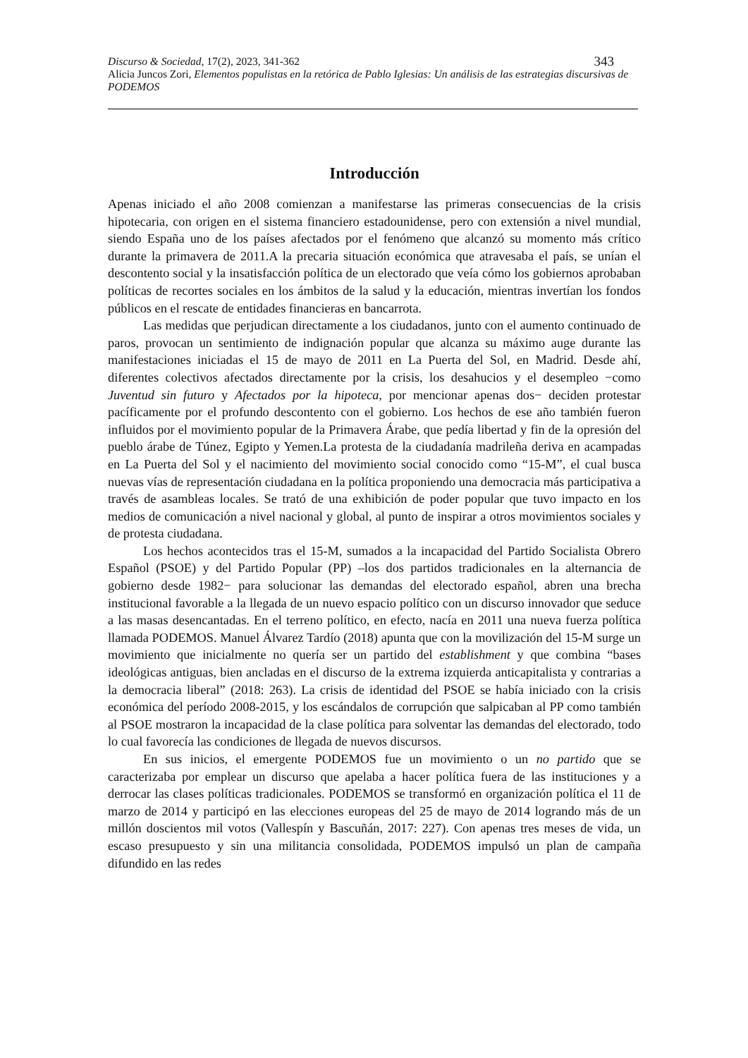Discurso & Sociedad, 17(2), 2023, 341-362 343
Alicia Juncos Zori, Elementos populistas en la retórica de Pablo Iglesias: Un análisis de las estrategias discursivas de PODEMOS
Introducción
Apenas iniciado el año 2008 comienzan a manifestarse las primeras consecuencias de la crisis hipotecaria, con origen en el sistema financiero estadounidense, pero con extensión a nivel mundial, siendo España uno de los países afectados por el fenómeno que alcanzó su momento más crítico durante la primavera de 2011.A la precaria situación económica que atravesaba el país, se unían el descontento social y la insatisfacción política de un electorado que veía cómo los gobiernos aprobaban políticas de recortes sociales en los ámbitos de la salud y la educación, mientras invertían los fondos públicos en el rescate de entidades financieras en bancarrota.
Las medidas que perjudican directamente a los ciudadanos, junto con el aumento continuado de paros, provocan un sentimiento de indignación popular que alcanza su máximo auge durante las manifestaciones iniciadas el 15 de mayo de 2011 en La Puerta del Sol, en Madrid. Desde ahí, diferentes colectivos afectados directamente por la crisis, los desahucios y el desempleo −como Juventud sin futuro y Afectados por la hipoteca, por mencionar apenas dos− deciden protestar pacíficamente por el profundo descontento con el gobierno. Los hechos de ese año también fueron influidos por el movimiento popular de la Primavera Árabe, que pedía libertad y fin de la opresión del pueblo árabe de Túnez, Egipto y Yemen.La protesta de la ciudadanía madrileña deriva en acampadas en La Puerta del Sol y el nacimiento del movimiento social conocido como “15-M”, el cual busca nuevas vías de representación ciudadana en la política proponiendo una democracia más participativa a través de asambleas locales. Se trató de una exhibición de poder popular que tuvo impacto en los medios de comunicación a nivel nacional y global, al punto de inspirar a otros movimientos sociales y de protesta ciudadana.
Los hechos acontecidos tras el 15-M, sumados a la incapacidad del Partido Socialista Obrero Español (PSOE) y del Partido Popular (PP) –los dos partidos tradicionales en la alternancia de gobierno desde 1982− para solucionar las demandas del electorado español, abren una brecha institucional favorable a la llegada de un nuevo espacio político con un discurso innovador que seduce a las masas desencantadas. En el terreno político, en efecto, nacía en 2011 una nueva fuerza política llamada PODEMOS. Manuel Álvarez Tardío (2018) apunta que con la movilización del 15-M surge un movimiento que inicialmente no quería ser un partido del establishment y que combina “bases ideológicas antiguas, bien ancladas en el discurso de la extrema izquierda anticapitalista y contrarias a la democracia liberal” (2018: 263). La crisis de identidad del PSOE se había iniciado con la crisis económica del período 2008-2015, y los escándalos de corrupción que salpicaban al PP como también al PSOE mostraron la incapacidad de la clase política para solventar las demandas del electorado, todo lo cual favorecía las condiciones de llegada de nuevos discursos.
En sus inicios, el emergente PODEMOS fue un movimiento o un no partido que se caracterizaba por emplear un discurso que apelaba a hacer política fuera de las instituciones y a derrocar las clases políticas tradicionales. PODEMOS se transformó en organización política el 11 de marzo de 2014 y participó en las elecciones europeas del 25 de mayo de 2014 logrando más de un millón doscientos mil votos (Vallespín y Bascuñán, 2017: 227). Con apenas tres meses de vida, un escaso presupuesto y sin una militancia consolidada, PODEMOS impulsó un plan de campaña difundido en las redes